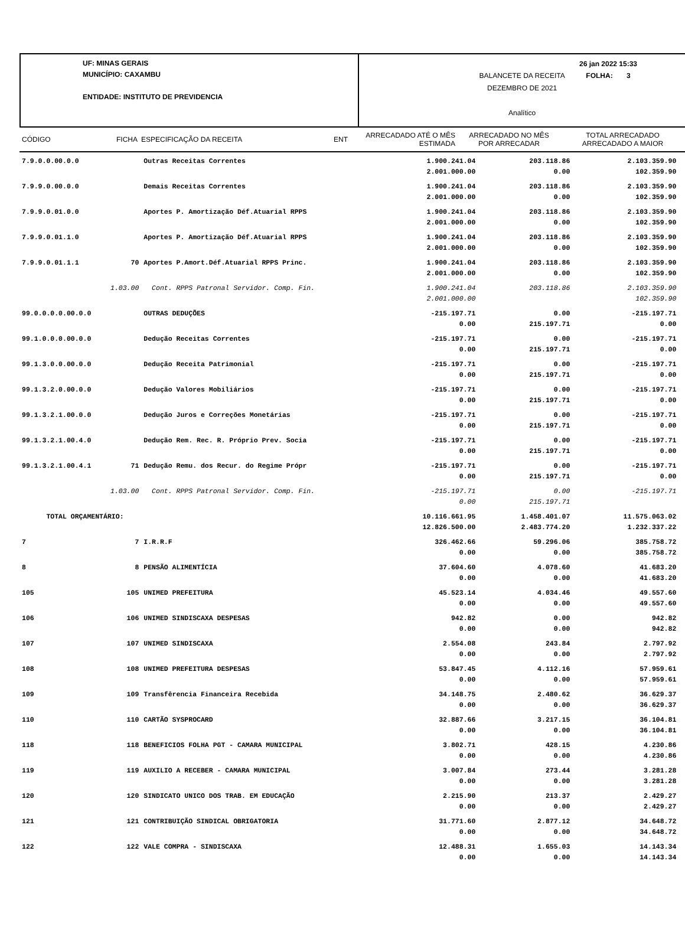UF: MINAS GERAIS
MUNICÍPIO: CAXAMBU
ENTIDADE: INSTITUTO DE PREVIDENCIA
BALANCETE DA RECEITA
DEZEMBRO DE 2021
Analítico
26 jan 2022 15:33
FOLHA: 3
| CÓDIGO | FICHA | ESPECIFICAÇÃO DA RECEITA | ENT | ARRECADADO ATÉ O MÊS ESTIMADA | ARRECADADO NO MÊS POR ARRECADAR | TOTAL ARRECADADO ARRECADADO A MAIOR |
| 7.9.0.0.00.0.0 | | Outras Receitas Correntes | 1.900.241.04 2.001.000.00 | 203.118.86 0.00 | 2.103.359.90 102.359.90 | |
| 7.9.9.0.00.0.0 | | Demais Receitas Correntes | 1.900.241.04 2.001.000.00 | 203.118.86 0.00 | 2.103.359.90 102.359.90 | |
| 7.9.9.0.01.0.0 | | Aportes P. Amortização Déf.Atuarial RPPS | 1.900.241.04 2.001.000.00 | 203.118.86 0.00 | 2.103.359.90 102.359.90 | |
| 7.9.9.0.01.1.0 | | Aportes P. Amortização Déf.Atuarial RPPS | 1.900.241.04 2.001.000.00 | 203.118.86 0.00 | 2.103.359.90 102.359.90 | |
| 7.9.9.0.01.1.1 | 70 | Aportes P.Amort.Déf.Atuarial RPPS Princ. | 1.900.241.04 2.001.000.00 | 203.118.86 0.00 | 2.103.359.90 102.359.90 | |
| | 1.03.00 | Cont. RPPS Patronal Servidor. Comp. Fin. | 1.900.241.04 2.001.000.00 | 203.118.86 | 2.103.359.90 102.359.90 | |
| 99.0.0.0.0.00.0.0 | | OUTRAS DEDUÇÕES | -215.197.71 0.00 | 0.00 215.197.71 | -215.197.71 0.00 | |
| 99.1.0.0.0.00.0.0 | | Dedução Receitas Correntes | -215.197.71 0.00 | 0.00 215.197.71 | -215.197.71 0.00 | |
| 99.1.3.0.0.00.0.0 | | Dedução Receita Patrimonial | -215.197.71 0.00 | 0.00 215.197.71 | -215.197.71 0.00 | |
| 99.1.3.2.0.00.0.0 | | Dedução Valores Mobiliários | -215.197.71 0.00 | 0.00 215.197.71 | -215.197.71 0.00 | |
| 99.1.3.2.1.00.0.0 | | Dedução Juros e Correções Monetárias | -215.197.71 0.00 | 0.00 215.197.71 | -215.197.71 0.00 | |
| 99.1.3.2.1.00.4.0 | | Dedução Rem. Rec. R. Próprio Prev. Socia | -215.197.71 0.00 | 0.00 215.197.71 | -215.197.71 0.00 | |
| 99.1.3.2.1.00.4.1 | 71 | Dedução Remu. dos Recur. do Regime Própr | -215.197.71 0.00 | 0.00 215.197.71 | -215.197.71 0.00 | |
| | 1.03.00 | Cont. RPPS Patronal Servidor. Comp. Fin. | -215.197.71 0.00 | 0.00 215.197.71 | -215.197.71 | |
| TOTAL ORÇAMENTÁRIO: | | | 10.116.661.95 12.826.500.00 | 1.458.401.07 2.483.774.20 | 11.575.063.02 1.232.337.22 | |
| 7 | 7 | I.R.R.F | 326.462.66 0.00 | 59.296.06 0.00 | 385.758.72 385.758.72 | |
| 8 | 8 | PENSÃO ALIMENTÍCIA | 37.604.60 0.00 | 4.078.60 0.00 | 41.683.20 41.683.20 | |
| 105 | 105 | UNIMED PREFEITURA | 45.523.14 0.00 | 4.034.46 0.00 | 49.557.60 49.557.60 | |
| 106 | 106 | UNIMED SINDISCAXA DESPESAS | 942.82 0.00 | 0.00 0.00 | 942.82 942.82 | |
| 107 | 107 | UNIMED SINDISCAXA | 2.554.08 0.00 | 243.84 0.00 | 2.797.92 2.797.92 | |
| 108 | 108 | UNIMED PREFEITURA DESPESAS | 53.847.45 0.00 | 4.112.16 0.00 | 57.959.61 57.959.61 | |
| 109 | 109 | Transfêrencia Financeira Recebida | 34.148.75 0.00 | 2.480.62 0.00 | 36.629.37 36.629.37 | |
| 110 | 110 | CARTÃO SYSPROCARD | 32.887.66 0.00 | 3.217.15 0.00 | 36.104.81 36.104.81 | |
| 118 | 118 | BENEFICIOS FOLHA PGT - CAMARA MUNICIPAL | 3.802.71 0.00 | 428.15 0.00 | 4.230.86 4.230.86 | |
| 119 | 119 | AUXILIO A RECEBER - CAMARA MUNICIPAL | 3.007.84 0.00 | 273.44 0.00 | 3.281.28 3.281.28 | |
| 120 | 120 | SINDICATO UNICO DOS TRAB. EM EDUCAÇÃO | 2.215.90 0.00 | 213.37 0.00 | 2.429.27 2.429.27 | |
| 121 | 121 | CONTRIBUIÇÃO SINDICAL OBRIGATORIA | 31.771.60 0.00 | 2.877.12 0.00 | 34.648.72 34.648.72 | |
| 122 | 122 | VALE COMPRA - SINDISCAXA | 12.488.31 0.00 | 1.655.03 0.00 | 14.143.34 14.143.34 | |